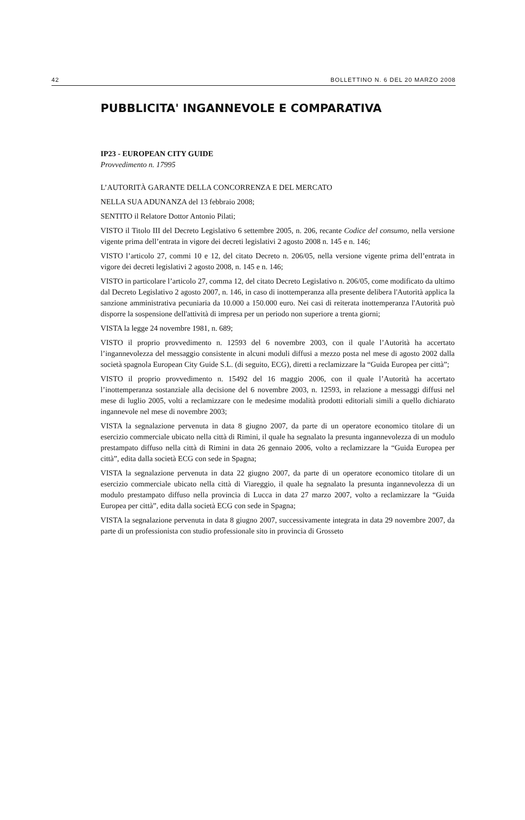42 BOLLETTINO N. 6 DEL 20 MARZO 2008
PUBBLICITA' INGANNEVOLE E COMPARATIVA
IP23 - EUROPEAN CITY GUIDE
Provvedimento n. 17995
L’AUTORITÀ GARANTE DELLA CONCORRENZA E DEL MERCATO
NELLA SUA ADUNANZA del 13 febbraio 2008;
SENTITO il Relatore Dottor Antonio Pilati;
VISTO il Titolo III del Decreto Legislativo 6 settembre 2005, n. 206, recante Codice del consumo, nella versione vigente prima dell’entrata in vigore dei decreti legislativi 2 agosto 2008 n. 145 e n. 146;
VISTO l’articolo 27, commi 10 e 12, del citato Decreto n. 206/05, nella versione vigente prima dell’entrata in vigore dei decreti legislativi 2 agosto 2008, n. 145 e n. 146;
VISTO in particolare l’articolo 27, comma 12, del citato Decreto Legislativo n. 206/05, come modificato da ultimo dal Decreto Legislativo 2 agosto 2007, n. 146, in caso di inottemperanza alla presente delibera l'Autorità applica la sanzione amministrativa pecuniaria da 10.000 a 150.000 euro. Nei casi di reiterata inottemperanza l'Autorità può disporre la sospensione dell'attività di impresa per un periodo non superiore a trenta giorni;
VISTA la legge 24 novembre 1981, n. 689;
VISTO il proprio provvedimento n. 12593 del 6 novembre 2003, con il quale l’Autorità ha accertato l’ingannevolezza del messaggio consistente in alcuni moduli diffusi a mezzo posta nel mese di agosto 2002 dalla società spagnola European City Guide S.L. (di seguito, ECG), diretti a reclamizzare la “Guida Europea per città”;
VISTO il proprio provvedimento n. 15492 del 16 maggio 2006, con il quale l’Autorità ha accertato l’inottemperanza sostanziale alla decisione del 6 novembre 2003, n. 12593, in relazione a messaggi diffusi nel mese di luglio 2005, volti a reclamizzare con le medesime modalità prodotti editoriali simili a quello dichiarato ingannevole nel mese di novembre 2003;
VISTA la segnalazione pervenuta in data 8 giugno 2007, da parte di un operatore economico titolare di un esercizio commerciale ubicato nella città di Rimini, il quale ha segnalato la presunta ingannevolezza di un modulo prestampato diffuso nella città di Rimini in data 26 gennaio 2006, volto a reclamizzare la “Guida Europea per città”, edita dalla società ECG con sede in Spagna;
VISTA la segnalazione pervenuta in data 22 giugno 2007, da parte di un operatore economico titolare di un esercizio commerciale ubicato nella città di Viareggio, il quale ha segnalato la presunta ingannevolezza di un modulo prestampato diffuso nella provincia di Lucca in data 27 marzo 2007, volto a reclamizzare la “Guida Europea per città”, edita dalla società ECG con sede in Spagna;
VISTA la segnalazione pervenuta in data 8 giugno 2007, successivamente integrata in data 29 novembre 2007, da parte di un professionista con studio professionale sito in provincia di Grosseto